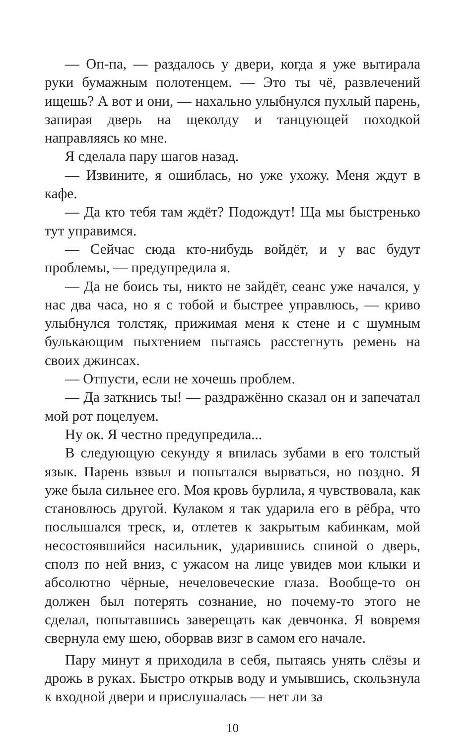— Оп-па, — раздалось у двери, когда я уже вытирала руки бумажным полотенцем. — Это ты чё, развлечений ищешь? А вот и они, — нахально улыбнулся пухлый парень, запирая дверь на щеколду и танцующей походкой направляясь ко мне.
Я сделала пару шагов назад.
— Извините, я ошиблась, но уже ухожу. Меня ждут в кафе.
— Да кто тебя там ждёт? Подождут! Ща мы быстренько тут управимся.
— Сейчас сюда кто-нибудь войдёт, и у вас будут проблемы, — предупредила я.
— Да не боись ты, никто не зайдёт, сеанс уже начался, у нас два часа, но я с тобой и быстрее управлюсь, — криво улыбнулся толстяк, прижимая меня к стене и с шумным булькающим пыхтением пытаясь расстегнуть ремень на своих джинсах.
— Отпусти, если не хочешь проблем.
— Да заткнись ты! — раздражённо сказал он и запечатал мой рот поцелуем.
Ну ок. Я честно предупредила...
В следующую секунду я впилась зубами в его толстый язык. Парень взвыл и попытался вырваться, но поздно. Я уже была сильнее его. Моя кровь бурлила, я чувствовала, как становлюсь другой. Кулаком я так ударила его в рёбра, что послышался треск, и, отлетев к закрытым кабинкам, мой несостоявшийся насильник, ударившись спиной о дверь, сполз по ней вниз, с ужасом на лице увидев мои клыки и абсолютно чёрные, нечеловеческие глаза. Вообще-то он должен был потерять сознание, но почему-то этого не сделал, попытавшись заверещать как девчонка. Я вовремя свернула ему шею, оборвав визг в самом его начале.
Пару минут я приходила в себя, пытаясь унять слёзы и дрожь в руках. Быстро открыв воду и умывшись, скользнула к входной двери и прислушалась — нет ли за
10